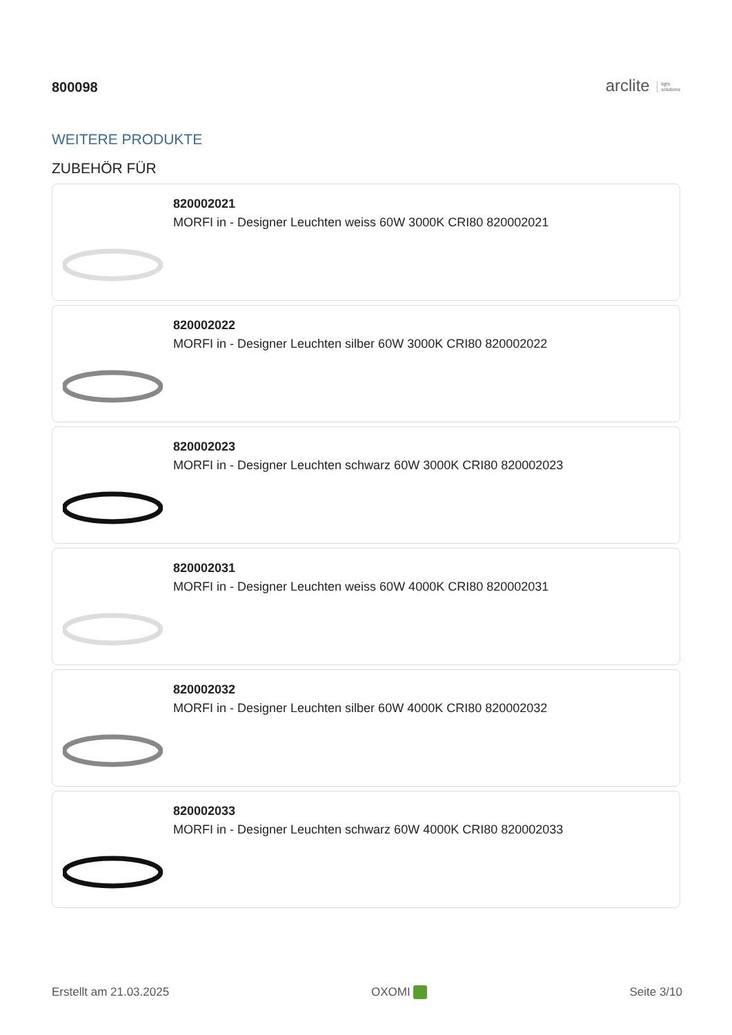800098
arclite light
solutions
WEITERE PRODUKTE
ZUBEHÖR FÜR
820002021
MORFI in - Designer Leuchten weiss 60W 3000K CRI80 820002021
820002022
MORFI in - Designer Leuchten silber 60W 3000K CRI80 820002022
820002023
MORFI in - Designer Leuchten schwarz 60W 3000K CRI80 820002023
820002031
MORFI in - Designer Leuchten weiss 60W 4000K CRI80 820002031
820002032
MORFI in - Designer Leuchten silber 60W 4000K CRI80 820002032
820002033
MORFI in - Designer Leuchten schwarz 60W 4000K CRI80 820002033
Erstellt am 21.03.2025 OXOMI Seite 3/10